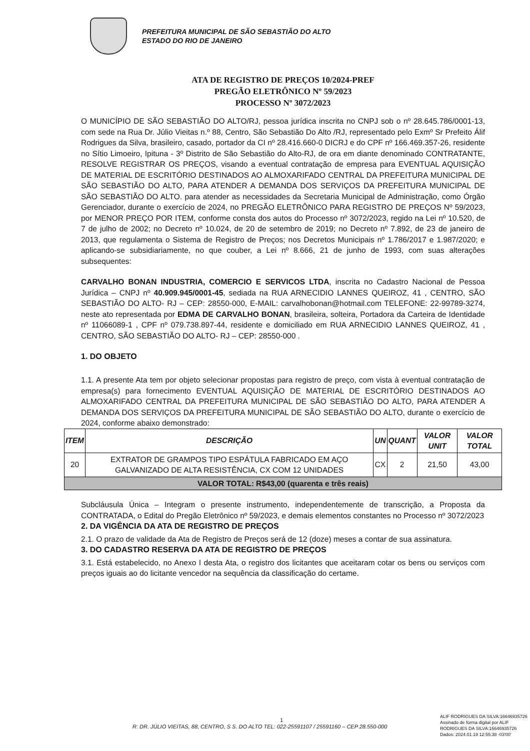PREFEITURA MUNICIPAL DE SÃO SEBASTIÃO DO ALTO
ESTADO DO RIO DE JANEIRO
ATA DE REGISTRO DE PREÇOS 10/2024-PREF
PREGÃO ELETRÔNICO Nº 59/2023
PROCESSO Nº 3072/2023
O MUNICÍPIO DE SÃO SEBASTIÃO DO ALTO/RJ, pessoa jurídica inscrita no CNPJ sob o nº 28.645.786/0001-13, com sede na Rua Dr. Júlio Vieitas n.º 88, Centro, São Sebastião Do Alto /RJ, representado pelo Exmº Sr Prefeito Álif Rodrigues da Silva, brasileiro, casado, portador da CI nº 28.416.660-0 DICRJ e do CPF nº 166.469.357-26, residente no Sítio Limoeiro, Ipituna - 3º Distrito de São Sebastião do Alto-RJ, de ora em diante denominado CONTRATANTE, RESOLVE REGISTRAR OS PREÇOS, visando a eventual contratação de empresa para EVENTUAL AQUISIÇÃO DE MATERIAL DE ESCRITÓRIO DESTINADOS AO ALMOXARIFADO CENTRAL DA PREFEITURA MUNICIPAL DE SÃO SEBASTIÃO DO ALTO, PARA ATENDER A DEMANDA DOS SERVIÇOS DA PREFEITURA MUNICIPAL DE SÃO SEBASTIÃO DO ALTO. para atender as necessidades da Secretaria Municipal de Administração, como Órgão Gerenciador, durante o exercício de 2024, no PREGÃO ELETRÔNICO PARA REGISTRO DE PREÇOS Nº 59/2023, por MENOR PREÇO POR ITEM, conforme consta dos autos do Processo nº 3072/2023, regido na Lei nº 10.520, de 7 de julho de 2002; no Decreto nº 10.024, de 20 de setembro de 2019; no Decreto nº 7.892, de 23 de janeiro de 2013, que regulamenta o Sistema de Registro de Preços; nos Decretos Municipais nº 1.786/2017 e 1.987/2020; e aplicando-se subsidiariamente, no que couber, a Lei nº 8.666, 21 de junho de 1993, com suas alterações subsequentes:
CARVALHO BONAN INDUSTRIA, COMERCIO E SERVICOS LTDA, inscrita no Cadastro Nacional de Pessoa Jurídica – CNPJ nº 40.909.945/0001-45, sediada na RUA ARNECIDIO LANNES QUEIROZ, 41 , CENTRO, SÃO SEBASTIÃO DO ALTO- RJ – CEP: 28550-000, E-MAIL: carvalhobonan@hotmail.com TELEFONE: 22-99789-3274, neste ato representada por EDMA DE CARVALHO BONAN, brasileira, solteira, Portadora da Carteira de Identidade nº 11066089-1 , CPF nº 079.738.897-44, residente e domiciliado em RUA ARNECIDIO LANNES QUEIROZ, 41 , CENTRO, SÃO SEBASTIÃO DO ALTO- RJ – CEP: 28550-000 .
1. DO OBJETO
1.1. A presente Ata tem por objeto selecionar propostas para registro de preço, com vista à eventual contratação de empresa(s) para fornecimento EVENTUAL AQUISIÇÃO DE MATERIAL DE ESCRITÓRIO DESTINADOS AO ALMOXARIFADO CENTRAL DA PREFEITURA MUNICIPAL DE SÃO SEBASTIÃO DO ALTO, PARA ATENDER A DEMANDA DOS SERVIÇOS DA PREFEITURA MUNICIPAL DE SÃO SEBASTIÃO DO ALTO, durante o exercício de 2024, conforme abaixo demonstrado:
| ITEM | DESCRIÇÃO | UN | QUANT | VALOR UNIT | VALOR TOTAL |
| --- | --- | --- | --- | --- | --- |
| 20 | EXTRATOR DE GRAMPOS TIPO ESPÁTULA FABRICADO EM AÇO GALVANIZADO DE ALTA RESISTÊNCIA, CX COM 12 UNIDADES | CX | 2 | 21,50 | 43,00 |
| VALOR TOTAL: R$43,00 (quarenta e três reais) | | | | | |
Subcláusula Única – Integram o presente instrumento, independentemente de transcrição, a Proposta da CONTRATADA, o Edital do Pregão Eletrônico nº 59/2023, e demais elementos constantes no Processo nº 3072/2023
2. DA VIGÊNCIA DA ATA DE REGISTRO DE PREÇOS
2.1. O prazo de validade da Ata de Registro de Preços será de 12 (doze) meses a contar de sua assinatura.
3. DO CADASTRO RESERVA DA ATA DE REGISTRO DE PREÇOS
3.1. Está estabelecido, no Anexo I desta Ata, o registro dos licitantes que aceitaram cotar os bens ou serviços com preços iguais ao do licitante vencedor na sequência da classificação do certame.
1
R: DR. JÚLIO VIEITAS, 88, CENTRO, S S. DO ALTO TEL: 022-25591107 / 25591160 – CEP 28.550-000
ALIF RODRIGUES DA SILVA:16646935726 Assinado de forma digital por ALIF RODRIGUES DA SILVA:16646935726 Dados: 2024.01.19 12:55:38 -03'00'